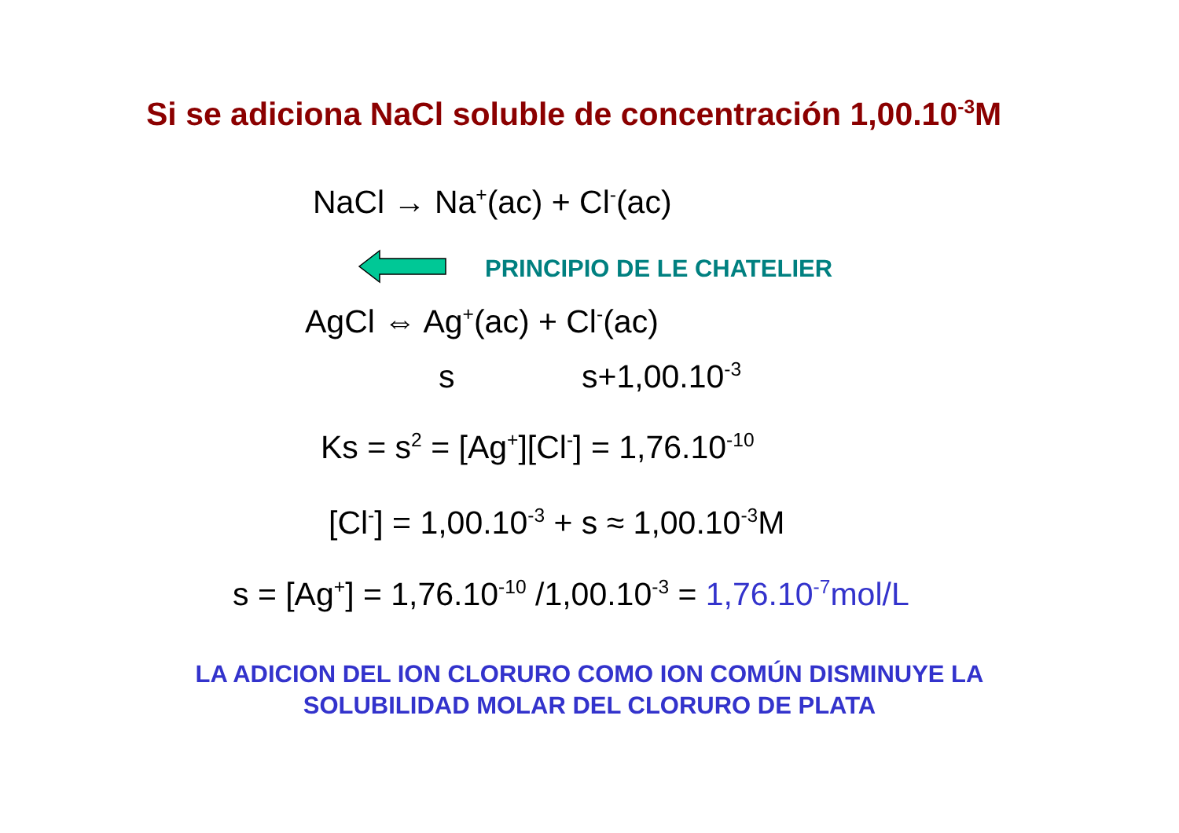Si se adiciona NaCl soluble de concentración 1,00.10<sup>-3</sup>M
NaCl → Na<sup>+</sup>(ac) + Cl<sup>-</sup>(ac)
PRINCIPIO DE LE CHATELIER
AgCl ⇔ Ag<sup>+</sup>(ac) + Cl<sup>-</sup>(ac)
s s+1,00.10<sup>-3</sup>
Ks = s<sup>2</sup> = [Ag<sup>+</sup>][Cl<sup>-</sup>] = 1,76.10<sup>-10</sup>
[Cl<sup>-</sup>] = 1,00.10<sup>-3</sup> + s ≈ 1,00.10<sup>-3</sup>M
s = [Ag<sup>+</sup>] = 1,76.10<sup>-10</sup> /1,00.10<sup>-3</sup> = 1,76.10<sup>-7</sup>mol/L
LA ADICION DEL ION CLORURO COMO ION COMÚN DISMINUYE LA
SOLUBILIDAD MOLAR DEL CLORURO DE PLATA